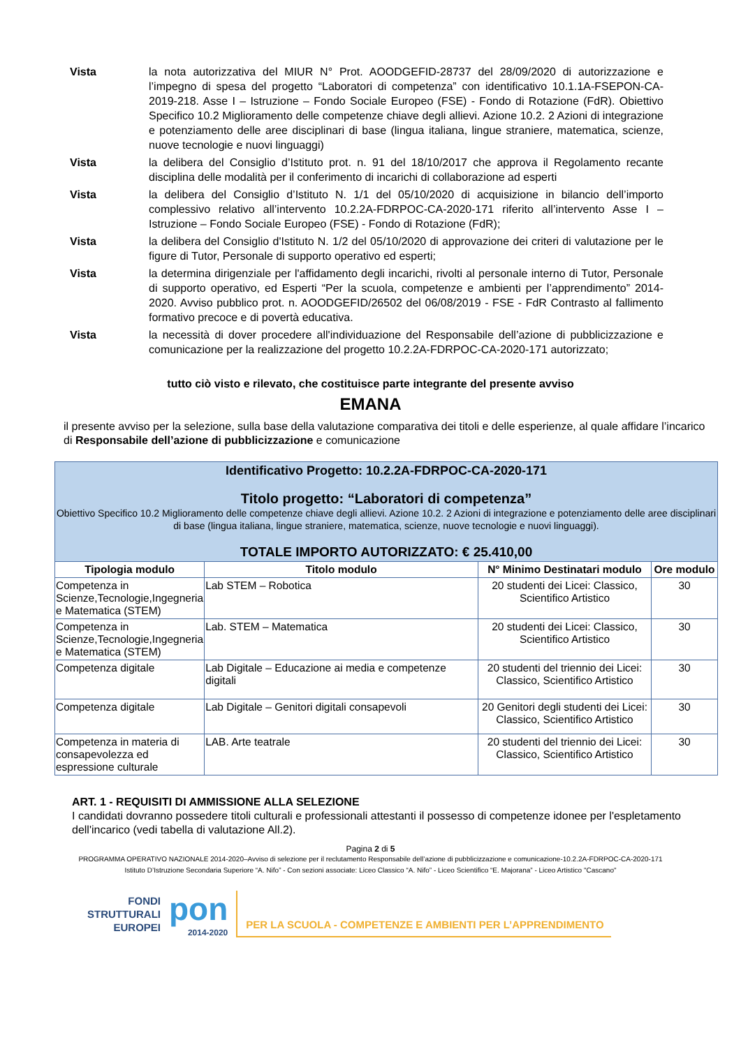Vista la nota autorizzativa del MIUR N° Prot. AOODGEFID-28737 del 28/09/2020 di autorizzazione e l’impegno di spesa del progetto “Laboratori di competenza” con identificativo 10.1.1A-FSEPON-CA-2019-218. Asse I – Istruzione – Fondo Sociale Europeo (FSE) - Fondo di Rotazione (FdR). Obiettivo Specifico 10.2 Miglioramento delle competenze chiave degli allievi. Azione 10.2. 2 Azioni di integrazione e potenziamento delle aree disciplinari di base (lingua italiana, lingue straniere, matematica, scienze, nuove tecnologie e nuovi linguaggi)
Vista la delibera del Consiglio d’Istituto prot. n. 91 del 18/10/2017 che approva il Regolamento recante disciplina delle modalità per il conferimento di incarichi di collaborazione ad esperti
Vista la delibera del Consiglio d’Istituto N. 1/1 del 05/10/2020 di acquisizione in bilancio dell’importo complessivo relativo all’intervento 10.2.2A-FDRPOC-CA-2020-171 riferito all’intervento Asse I – Istruzione – Fondo Sociale Europeo (FSE) - Fondo di Rotazione (FdR);
Vista la delibera del Consiglio d'Istituto N. 1/2 del 05/10/2020 di approvazione dei criteri di valutazione per le figure di Tutor, Personale di supporto operativo ed esperti;
Vista la determina dirigenziale per l'affidamento degli incarichi, rivolti al personale interno di Tutor, Personale di supporto operativo, ed Esperti “Per la scuola, competenze e ambienti per l’apprendimento” 2014-2020. Avviso pubblico prot. n. AOODGEFID/26502 del 06/08/2019 - FSE - FdR Contrasto al fallimento formativo precoce e di povertà educativa.
Vista la necessità di dover procedere all'individuazione del Responsabile dell’azione di pubblicizzazione e comunicazione per la realizzazione del progetto 10.2.2A-FDRPOC-CA-2020-171 autorizzato;
tutto ciò visto e rilevato, che costituisce parte integrante del presente avviso
EMANA
il presente avviso per la selezione, sulla base della valutazione comparativa dei titoli e delle esperienze, al quale affidare l’incarico di Responsabile dell’azione di pubblicizzazione e comunicazione
| Identificativo Progetto: 10.2.2A-FDRPOC-CA-2020-171 Titolo progetto: “Laboratori di competenza” Obiettivo Specifico 10.2 Miglioramento delle competenze chiave degli allievi. Azione 10.2. 2 Azioni di integrazione e potenziamento delle aree disciplinari di base (lingua italiana, lingue straniere, matematica, scienze, nuove tecnologie e nuovi linguaggi). TOTALE IMPORTO AUTORIZZATO: € 25.410,00 | | | |
| Tipologia modulo | Titolo modulo | N° Minimo Destinatari modulo | Ore modulo |
| Competenza in Scienze,Tecnologie,Ingegneria e Matematica (STEM) | Lab STEM – Robotica | 20 studenti dei Licei: Classico, Scientifico Artistico | 30 |
| Competenza in Scienze,Tecnologie,Ingegneria e Matematica (STEM) | Lab. STEM – Matematica | 20 studenti dei Licei: Classico, Scientifico Artistico | 30 |
| Competenza digitale | Lab Digitale – Educazione ai media e competenze digitali | 20 studenti del triennio dei Licei: Classico, Scientifico Artistico | 30 |
| Competenza digitale | Lab Digitale – Genitori digitali consapevoli | 20 Genitori degli studenti dei Licei: Classico, Scientifico Artistico | 30 |
| Competenza in materia di consapevolezza ed espressione culturale | LAB. Arte teatrale | 20 studenti del triennio dei Licei: Classico, Scientifico Artistico | 30 |
ART. 1 - REQUISITI DI AMMISSIONE ALLA SELEZIONE
I candidati dovranno possedere titoli culturali e professionali attestanti il possesso di competenze idonee per l'espletamento dell'incarico (vedi tabella di valutazione All.2).
Pagina 2 di 5
PROGRAMMA OPERATIVO NAZIONALE 2014-2020–Avviso di selezione per il reclutamento Responsabile dell’azione di pubblicizzazione e comunicazione-10.2.2A-FDRPOC-CA-2020-171
Istituto D’Istruzione Secondaria Superiore “A. Nifo” - Con sezioni associate: Liceo Classico “A. Nifo” - Liceo Scientifico “E. Majorana” - Liceo Artistico "Cascano"
FONDI
STRUTTURALI
EUROPEI
pon
2014-2020
PER LA SCUOLA - COMPETENZE E AMBIENTI PER L’APPRENDIMENTO